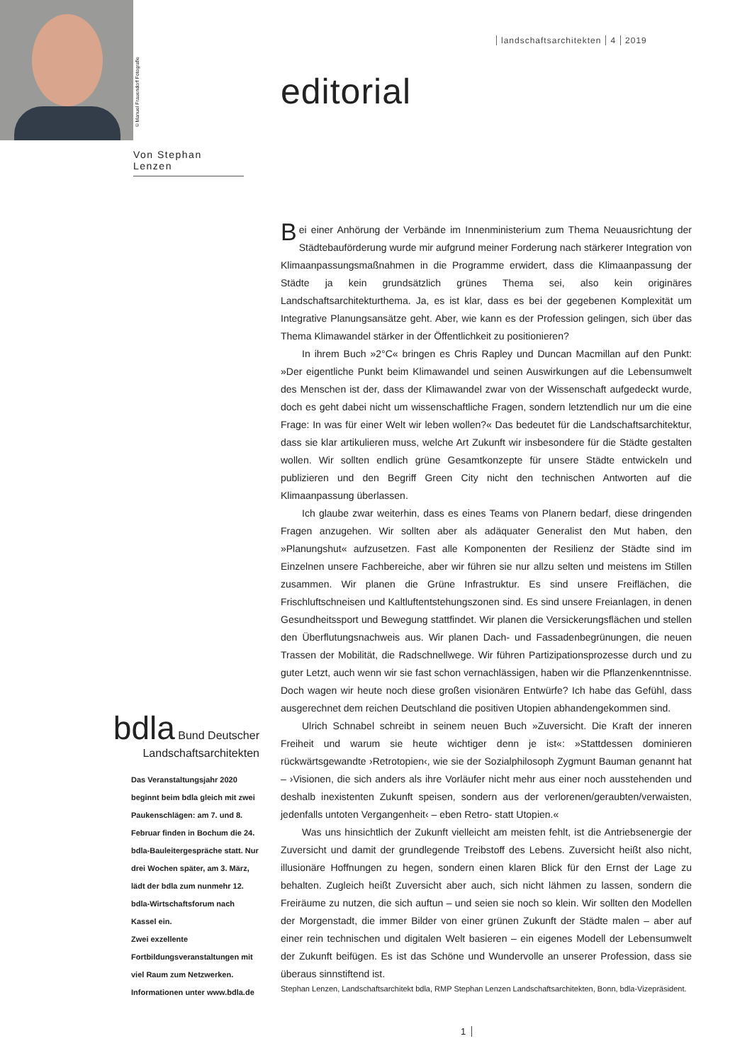©Manuel Frauendorf Fotografie
landschaftsarchitekten 4 2019
editorial
Von Stephan Lenzen
Bei einer Anhörung der Verbände im Innenministerium zum Thema Neuausrichtung der Städtebauförderung wurde mir aufgrund meiner Forderung nach stärkerer Integration von Klimaanpassungsmaßnahmen in die Programme erwidert, dass die Klimaanpassung der Städte ja kein grundsätzlich grünes Thema sei, also kein originäres Landschaftsarchitekturthema. Ja, es ist klar, dass es bei der gegebenen Komplexität um Integrative Planungsansätze geht. Aber, wie kann es der Profession gelingen, sich über das Thema Klimawandel stärker in der Öffentlichkeit zu positionieren?
In ihrem Buch »2°C« bringen es Chris Rapley und Duncan Macmillan auf den Punkt: »Der eigentliche Punkt beim Klimawandel und seinen Auswirkungen auf die Lebensumwelt des Menschen ist der, dass der Klimawandel zwar von der Wissenschaft aufgedeckt wurde, doch es geht dabei nicht um wissenschaftliche Fragen, sondern letztendlich nur um die eine Frage: In was für einer Welt wir leben wollen?« Das bedeutet für die Landschaftsarchitektur, dass sie klar artikulieren muss, welche Art Zukunft wir insbesondere für die Städte gestalten wollen. Wir sollten endlich grüne Gesamtkonzepte für unsere Städte entwickeln und publizieren und den Begriff Green City nicht den technischen Antworten auf die Klimaanpassung überlassen.
Ich glaube zwar weiterhin, dass es eines Teams von Planern bedarf, diese dringenden Fragen anzugehen. Wir sollten aber als adäquater Generalist den Mut haben, den »Planungshut« aufzusetzen. Fast alle Komponenten der Resilienz der Städte sind im Einzelnen unsere Fachbereiche, aber wir führen sie nur allzu selten und meistens im Stillen zusammen. Wir planen die Grüne Infrastruktur. Es sind unsere Freiflächen, die Frischluftschneisen und Kaltluftentstehungszonen sind. Es sind unsere Freianlagen, in denen Gesundheitssport und Bewegung stattfindet. Wir planen die Versickerungsflächen und stellen den Überflutungsnachweis aus. Wir planen Dach- und Fassadenbegrünungen, die neuen Trassen der Mobilität, die Radschnellwege. Wir führen Partizipationsprozesse durch und zu guter Letzt, auch wenn wir sie fast schon vernachlässigen, haben wir die Pflanzenkenntnisse. Doch wagen wir heute noch diese großen visionären Entwürfe? Ich habe das Gefühl, dass ausgerechnet dem reichen Deutschland die positiven Utopien abhandengekommen sind.
Ulrich Schnabel schreibt in seinem neuen Buch »Zuversicht. Die Kraft der inneren Freiheit und warum sie heute wichtiger denn je ist«: »Stattdessen dominieren rückwärtsgewandte ›Retrotopien‹, wie sie der Sozialphilosoph Zygmunt Bauman genannt hat – ›Visionen, die sich anders als ihre Vorläufer nicht mehr aus einer noch ausstehenden und deshalb inexistenten Zukunft speisen, sondern aus der verlorenen/geraubten/verwaisten, jedenfalls untoten Vergangenheit‹ – eben Retro- statt Utopien.«
Was uns hinsichtlich der Zukunft vielleicht am meisten fehlt, ist die Antriebsenergie der Zuversicht und damit der grundlegende Treibstoff des Lebens. Zuversicht heißt also nicht, illusionäre Hoffnungen zu hegen, sondern einen klaren Blick für den Ernst der Lage zu behalten. Zugleich heißt Zuversicht aber auch, sich nicht lähmen zu lassen, sondern die Freiräume zu nutzen, die sich auftun – und seien sie noch so klein. Wir sollten den Modellen der Morgenstadt, die immer Bilder von einer grünen Zukunft der Städte malen – aber auf einer rein technischen und digitalen Welt basieren – ein eigenes Modell der Lebensumwelt der Zukunft beifügen. Es ist das Schöne und Wundervolle an unserer Profession, dass sie überaus sinnstiftend ist.
Stephan Lenzen, Landschaftsarchitekt bdla, RMP Stephan Lenzen Landschaftsarchitekten, Bonn, bdla-Vizepräsident.
bdla Bund Deutscher
Landschaftsarchitekten
Das Veranstaltungsjahr 2020 beginnt beim bdla gleich mit zwei Paukenschlägen: am 7. und 8. Februar finden in Bochum die 24. bdla-Bauleitergespräche statt. Nur drei Wochen später, am 3. März, lädt der bdla zum nunmehr 12. bdla-Wirtschaftsforum nach Kassel ein.
Zwei exzellente Fortbildungsveranstaltungen mit viel Raum zum Netzwerken.
Informationen unter www.bdla.de
1